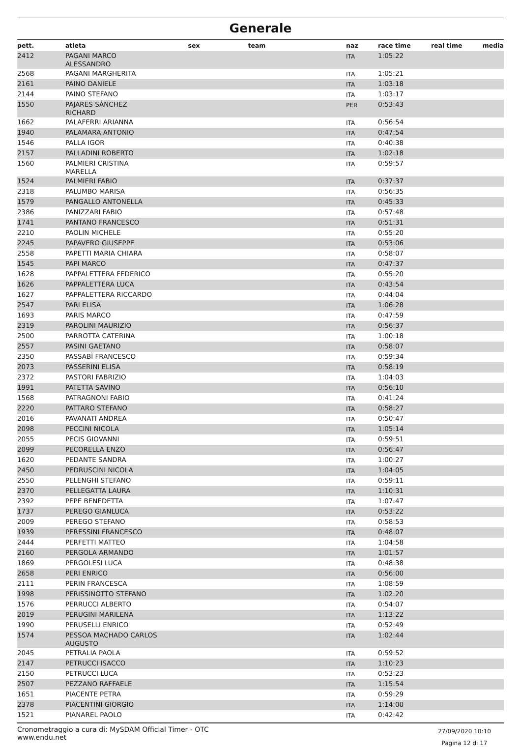Generale
| pett. | atleta | sex | team | naz | race time | real time | media |
| --- | --- | --- | --- | --- | --- | --- | --- |
| 2412 | PAGANI MARCO ALESSANDRO | | | ITA | 1:05:22 | | |
| 2568 | PAGANI MARGHERITA | | | ITA | 1:05:21 | | |
| 2161 | PAINO DANIELE | | | ITA | 1:03:18 | | |
| 2144 | PAINO STEFANO | | | ITA | 1:03:17 | | |
| 1550 | PAJARES SÁNCHEZ RICHARD | | | PER | 0:53:43 | | |
| 1662 | PALAFERRI ARIANNA | | | ITA | 0:56:54 | | |
| 1940 | PALAMARA ANTONIO | | | ITA | 0:47:54 | | |
| 1546 | PALLA IGOR | | | ITA | 0:40:38 | | |
| 2157 | PALLADINI ROBERTO | | | ITA | 1:02:18 | | |
| 1560 | PALMIERI CRISTINA MARELLA | | | ITA | 0:59:57 | | |
| 1524 | PALMIERI FABIO | | | ITA | 0:37:37 | | |
| 2318 | PALUMBO MARISA | | | ITA | 0:56:35 | | |
| 1579 | PANGALLO ANTONELLA | | | ITA | 0:45:33 | | |
| 2386 | PANIZZARI FABIO | | | ITA | 0:57:48 | | |
| 1741 | PANTANO FRANCESCO | | | ITA | 0:51:31 | | |
| 2210 | PAOLIN MICHELE | | | ITA | 0:55:20 | | |
| 2245 | PAPAVERO GIUSEPPE | | | ITA | 0:53:06 | | |
| 2558 | PAPETTI MARIA CHIARA | | | ITA | 0:58:07 | | |
| 1545 | PAPI MARCO | | | ITA | 0:47:37 | | |
| 1628 | PAPPALETTERA FEDERICO | | | ITA | 0:55:20 | | |
| 1626 | PAPPALETTERA LUCA | | | ITA | 0:43:54 | | |
| 1627 | PAPPALETTERA RICCARDO | | | ITA | 0:44:04 | | |
| 2547 | PARI ELISA | | | ITA | 1:06:28 | | |
| 1693 | PARIS MARCO | | | ITA | 0:47:59 | | |
| 2319 | PAROLINI MAURIZIO | | | ITA | 0:56:37 | | |
| 2500 | PARROTTA CATERINA | | | ITA | 1:00:18 | | |
| 2557 | PASINI GAETANO | | | ITA | 0:58:07 | | |
| 2350 | PASSABÌ FRANCESCO | | | ITA | 0:59:34 | | |
| 2073 | PASSERINI ELISA | | | ITA | 0:58:19 | | |
| 2372 | PASTORI FABRIZIO | | | ITA | 1:04:03 | | |
| 1991 | PATETTA SAVINO | | | ITA | 0:56:10 | | |
| 1568 | PATRAGNONI FABIO | | | ITA | 0:41:24 | | |
| 2220 | PATTARO STEFANO | | | ITA | 0:58:27 | | |
| 2016 | PAVANATI ANDREA | | | ITA | 0:50:47 | | |
| 2098 | PECCINI NICOLA | | | ITA | 1:05:14 | | |
| 2055 | PECIS GIOVANNI | | | ITA | 0:59:51 | | |
| 2099 | PECORELLA ENZO | | | ITA | 0:56:47 | | |
| 1620 | PEDANTE SANDRA | | | ITA | 1:00:27 | | |
| 2450 | PEDRUSCINI NICOLA | | | ITA | 1:04:05 | | |
| 2550 | PELENGHI STEFANO | | | ITA | 0:59:11 | | |
| 2370 | PELLEGATTA LAURA | | | ITA | 1:10:31 | | |
| 2392 | PEPE BENEDETTA | | | ITA | 1:07:47 | | |
| 1737 | PEREGO GIANLUCA | | | ITA | 0:53:22 | | |
| 2009 | PEREGO STEFANO | | | ITA | 0:58:53 | | |
| 1939 | PERESSINI FRANCESCO | | | ITA | 0:48:07 | | |
| 2444 | PERFETTI MATTEO | | | ITA | 1:04:58 | | |
| 2160 | PERGOLA ARMANDO | | | ITA | 1:01:57 | | |
| 1869 | PERGOLESI LUCA | | | ITA | 0:48:38 | | |
| 2658 | PERI ENRICO | | | ITA | 0:56:00 | | |
| 2111 | PERIN FRANCESCA | | | ITA | 1:08:59 | | |
| 1998 | PERISSINOTTO STEFANO | | | ITA | 1:02:20 | | |
| 1576 | PERRUCCI ALBERTO | | | ITA | 0:54:07 | | |
| 2019 | PERUGINI MARILENA | | | ITA | 1:13:22 | | |
| 1990 | PERUSELLI ENRICO | | | ITA | 0:52:49 | | |
| 1574 | PESSOA MACHADO CARLOS AUGUSTO | | | ITA | 1:02:44 | | |
| 2045 | PETRALIA PAOLA | | | ITA | 0:59:52 | | |
| 2147 | PETRUCCI ISACCO | | | ITA | 1:10:23 | | |
| 2150 | PETRUCCI LUCA | | | ITA | 0:53:23 | | |
| 2507 | PEZZANO RAFFAELE | | | ITA | 1:15:54 | | |
| 1651 | PIACENTE PETRA | | | ITA | 0:59:29 | | |
| 2378 | PIACENTINI GIORGIO | | | ITA | 1:14:00 | | |
| 1521 | PIANAREL PAOLO | | | ITA | 0:42:42 | | |
Cronometraggio a cura di: MySDAM Official Timer - OTC
www.endu.net
27/09/2020 10:10
Pagina 12 di 17